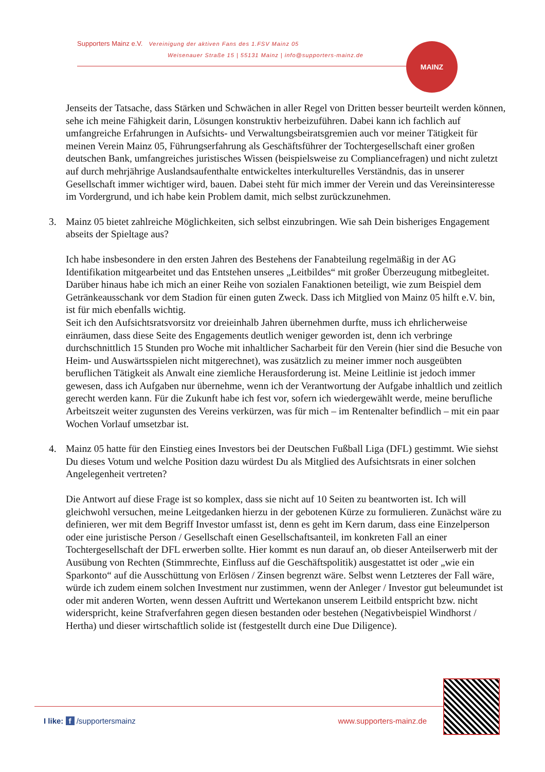Supporters Mainz e.V. Vereinigung der aktiven Fans des 1.FSV Mainz 05
Weisenauer Straße 15 | 55131 Mainz | info@supporters-mainz.de
MAINZ
Jenseits der Tatsache, dass Stärken und Schwächen in aller Regel von Dritten besser beurteilt werden können, sehe ich meine Fähigkeit darin, Lösungen konstruktiv herbeizuführen. Dabei kann ich fachlich auf umfangreiche Erfahrungen in Aufsichts- und Verwaltungsbeiratsgremien auch vor meiner Tätigkeit für meinen Verein Mainz 05, Führungserfahrung als Geschäftsführer der Tochtergesellschaft einer großen deutschen Bank, umfangreiches juristisches Wissen (beispielsweise zu Compliancefragen) und nicht zuletzt auf durch mehrjährige Auslandsaufenthalte entwickeltes interkulturelles Verständnis, das in unserer Gesellschaft immer wichtiger wird, bauen. Dabei steht für mich immer der Verein und das Vereinsinteresse im Vordergrund, und ich habe kein Problem damit, mich selbst zurückzunehmen.
3. Mainz 05 bietet zahlreiche Möglichkeiten, sich selbst einzubringen. Wie sah Dein bisheriges Engagement abseits der Spieltage aus?
Ich habe insbesondere in den ersten Jahren des Bestehens der Fanabteilung regelmäßig in der AG Identifikation mitgearbeitet und das Entstehen unseres „Leitbildes“ mit großer Überzeugung mitbegleitet. Darüber hinaus habe ich mich an einer Reihe von sozialen Fanaktionen beteiligt, wie zum Beispiel dem Getränkeausschank vor dem Stadion für einen guten Zweck. Dass ich Mitglied von Mainz 05 hilft e.V. bin, ist für mich ebenfalls wichtig.
Seit ich den Aufsichtsratsvorsitz vor dreieinhalb Jahren übernehmen durfte, muss ich ehrlicherweise einräumen, dass diese Seite des Engagements deutlich weniger geworden ist, denn ich verbringe durchschnittlich 15 Stunden pro Woche mit inhaltlicher Sacharbeit für den Verein (hier sind die Besuche von Heim- und Auswärtsspielen nicht mitgerechnet), was zusätzlich zu meiner immer noch ausgeübten beruflichen Tätigkeit als Anwalt eine ziemliche Herausforderung ist. Meine Leitlinie ist jedoch immer gewesen, dass ich Aufgaben nur übernehme, wenn ich der Verantwortung der Aufgabe inhaltlich und zeitlich gerecht werden kann. Für die Zukunft habe ich fest vor, sofern ich wiedergewählt werde, meine berufliche Arbeitszeit weiter zugunsten des Vereins verkürzen, was für mich – im Rentenalter befindlich – mit ein paar Wochen Vorlauf umsetzbar ist.
4. Mainz 05 hatte für den Einstieg eines Investors bei der Deutschen Fußball Liga (DFL) gestimmt. Wie siehst Du dieses Votum und welche Position dazu würdest Du als Mitglied des Aufsichtsrats in einer solchen Angelegenheit vertreten?
Die Antwort auf diese Frage ist so komplex, dass sie nicht auf 10 Seiten zu beantworten ist. Ich will gleichwohl versuchen, meine Leitgedanken hierzu in der gebotenen Kürze zu formulieren. Zunächst wäre zu definieren, wer mit dem Begriff Investor umfasst ist, denn es geht im Kern darum, dass eine Einzelperson oder eine juristische Person / Gesellschaft einen Gesellschaftsanteil, im konkreten Fall an einer Tochtergesellschaft der DFL erwerben sollte. Hier kommt es nun darauf an, ob dieser Anteilserwerb mit der Ausübung von Rechten (Stimmrechte, Einfluss auf die Geschäftspolitik) ausgestattet ist oder „wie ein Sparkonto“ auf die Ausschüttung von Erlösen / Zinsen begrenzt wäre. Selbst wenn Letzteres der Fall wäre, würde ich zudem einem solchen Investment nur zustimmen, wenn der Anleger / Investor gut beleumundet ist oder mit anderen Worten, wenn dessen Auftritt und Wertekanon unserem Leitbild entspricht bzw. nicht widerspricht, keine Strafverfahren gegen diesen bestanden oder bestehen (Negativbeispiel Windhorst / Hertha) und dieser wirtschaftlich solide ist (festgestellt durch eine Due Diligence).
I like: f /supportersmainz www.supporters-mainz.de